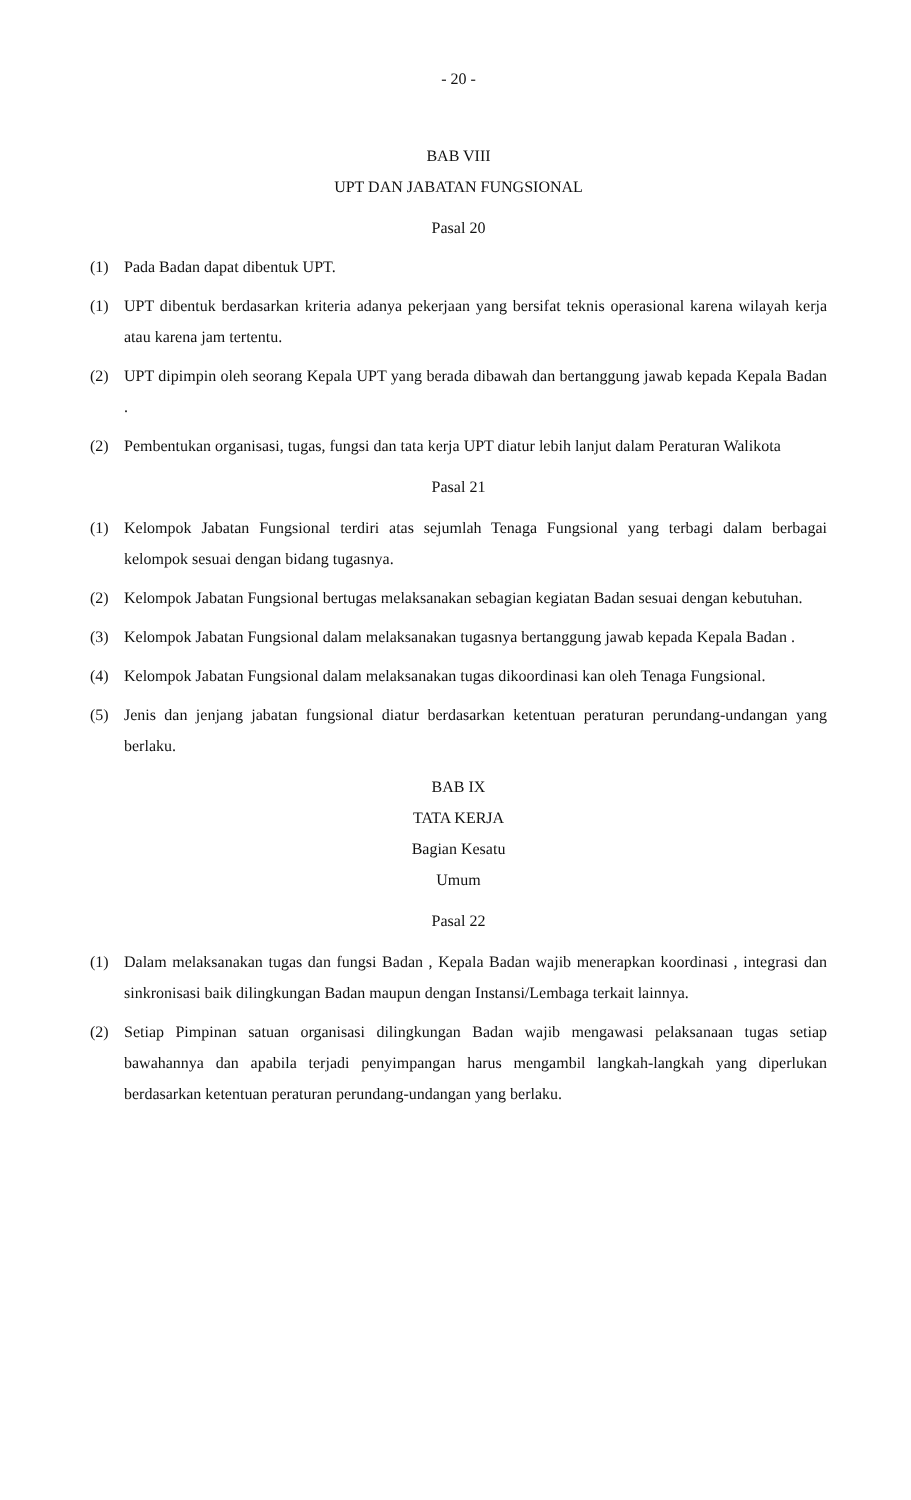- 20 -
BAB VIII
UPT DAN JABATAN FUNGSIONAL
Pasal 20
(1) Pada Badan dapat dibentuk UPT.
(1) UPT dibentuk berdasarkan kriteria adanya pekerjaan yang bersifat teknis operasional karena wilayah kerja atau karena jam tertentu.
(2) UPT dipimpin oleh seorang Kepala UPT yang berada dibawah dan bertanggung jawab kepada Kepala Badan .
(2) Pembentukan organisasi, tugas, fungsi dan tata kerja UPT diatur lebih lanjut dalam Peraturan Walikota
Pasal 21
(1) Kelompok Jabatan Fungsional terdiri atas sejumlah Tenaga Fungsional yang terbagi dalam berbagai kelompok sesuai dengan bidang tugasnya.
(2) Kelompok Jabatan Fungsional bertugas melaksanakan sebagian kegiatan Badan sesuai dengan kebutuhan.
(3) Kelompok Jabatan Fungsional dalam melaksanakan tugasnya bertanggung jawab kepada Kepala Badan .
(4) Kelompok Jabatan Fungsional dalam melaksanakan tugas dikoordinasi kan oleh Tenaga Fungsional.
(5) Jenis dan jenjang jabatan fungsional diatur berdasarkan ketentuan peraturan perundang-undangan yang berlaku.
BAB IX
TATA KERJA
Bagian Kesatu
Umum
Pasal 22
(1) Dalam melaksanakan tugas dan fungsi Badan , Kepala Badan wajib menerapkan koordinasi , integrasi dan sinkronisasi baik dilingkungan Badan maupun dengan Instansi/Lembaga terkait lainnya.
(2) Setiap Pimpinan satuan organisasi dilingkungan Badan wajib mengawasi pelaksanaan tugas setiap bawahannya dan apabila terjadi penyimpangan harus mengambil langkah-langkah yang diperlukan berdasarkan ketentuan peraturan perundang-undangan yang berlaku.